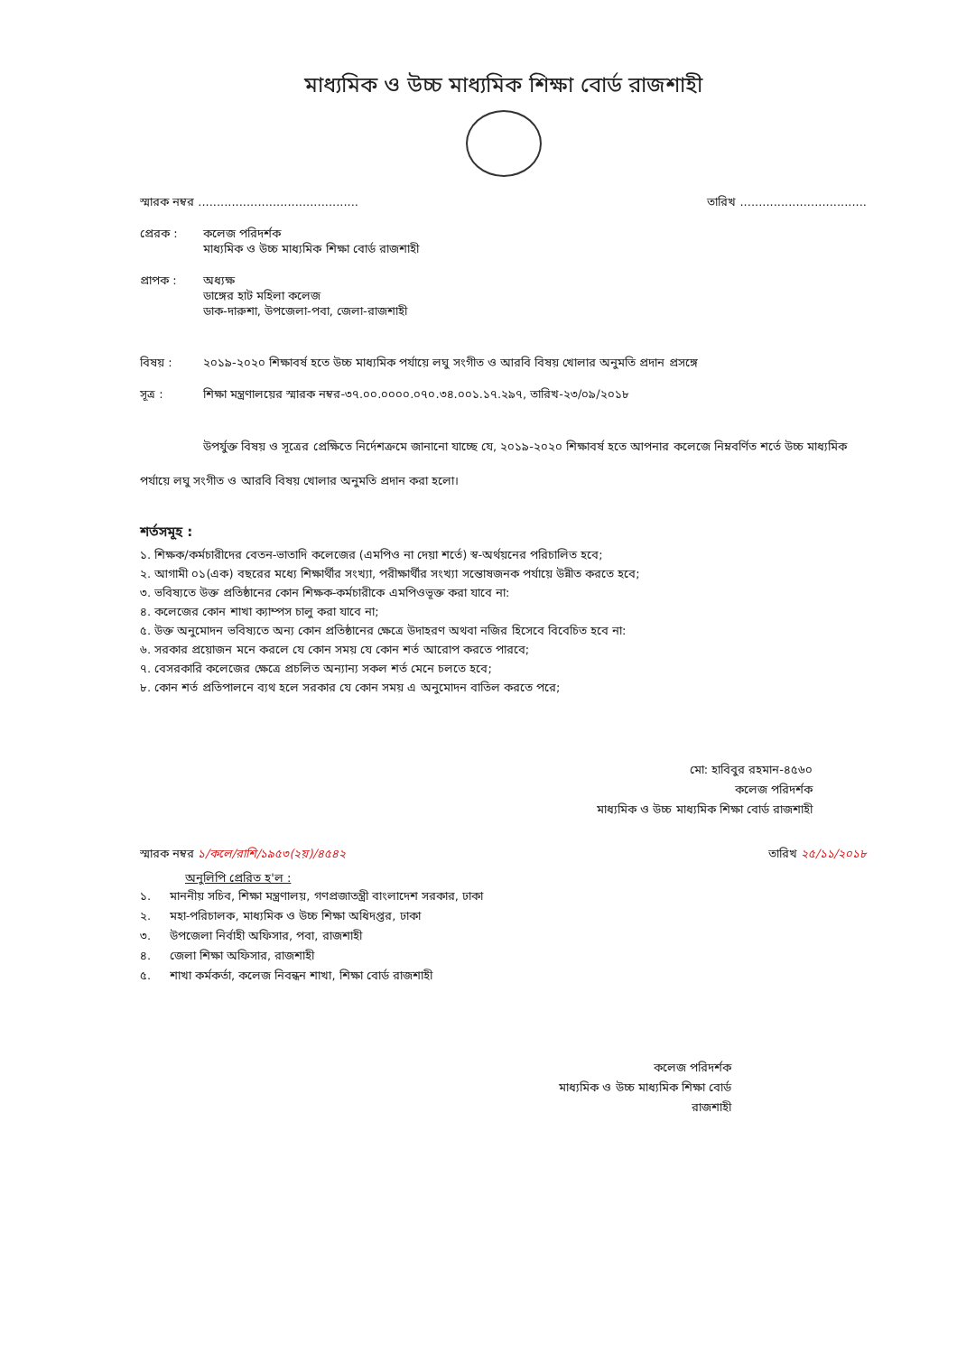মাধ্যমিক ও উচ্চ মাধ্যমিক শিক্ষা বোর্ড রাজশাহী
স্মারক নম্বর ........................................... তারিখ ..................................
প্রেরক : কলেজ পরিদর্শক
মাধ্যমিক ও উচ্চ মাধ্যমিক শিক্ষা বোর্ড রাজশাহী
প্রাপক : অধ্যক্ষ
ডাঙ্গের হাট মহিলা কলেজ
ডাক-দারুশা, উপজেলা-পবা, জেলা-রাজশাহী
বিষয় : ২০১৯-২০২০ শিক্ষাবর্ষ হতে উচ্চ মাধ্যমিক পর্যায়ে লঘু সংগীত ও আরবি বিষয় খোলার অনুমতি প্রদান প্রসঙ্গে
সূত্র : শিক্ষা মন্ত্রণালয়ের স্মারক নম্বর-৩৭.০০.০০০০.০৭০.৩৪.০০১.১৭.২৯৭, তারিখ-২৩/০৯/২০১৮
উপর্যুক্ত বিষয় ও সূত্রের প্রেক্ষিতে নির্দেশক্রমে জানানো যাচ্ছে যে, ২০১৯-২০২০ শিক্ষাবর্ষ হতে আপনার কলেজে নিম্নবর্ণিত শর্তে উচ্চ মাধ্যমিক পর্যায়ে লঘু সংগীত ও আরবি বিষয় খোলার অনুমতি প্রদান করা হলো।
শর্তসমূহ :
১. শিক্ষক/কর্মচারীদের বেতন-ভাতাদি কলেজের (এমপিও না দেয়া শর্তে) স্ব-অর্থয়নের পরিচালিত হবে;
২. আগামী ০১(এক) বছরের মধ্যে শিক্ষার্থীর সংখ্যা, পরীক্ষার্থীর সংখ্যা সন্তোষজনক পর্যায়ে উন্নীত করতে হবে;
৩. ভবিষ্যতে উক্ত প্রতিষ্ঠানের কোন শিক্ষক-কর্মচারীকে এমপিওভূক্ত করা যাবে না:
৪. কলেজের কোন শাখা ক্যাম্পস চালু করা যাবে না;
৫. উক্ত অনুমোদন ভবিষ্যতে অন্য কোন প্রতিষ্ঠানের ক্ষেত্রে উদাহরণ অথবা নজির হিসেবে বিবেচিত হবে না:
৬. সরকার প্রয়োজন মনে করলে যে কোন সময় যে কোন শর্ত আরোপ করতে পারবে;
৭. বেসরকারি কলেজের ক্ষেত্রে প্রচলিত অন্যান্য সকল শর্ত মেনে চলতে হবে;
৮. কোন শর্ত প্রতিপালনে ব্যথ হলে সরকার যে কোন সময় এ অনুমোদন বাতিল করতে পরে;
মো: হাবিবুর রহমান-৪৫৬০
কলেজ পরিদর্শক
মাধ্যমিক ও উচ্চ মাধ্যমিক শিক্ষা বোর্ড রাজশাহী
স্মারক নম্বর ১/কলে/রাশি/১৯৫৩(২য়)/৪৫৪২ তারিখ ২৫/১১/২০১৮
অনুলিপি প্রেরিত হ'ল :
১. মাননীয় সচিব, শিক্ষা মন্ত্রণালয়, গণপ্রজাতন্ত্রী বাংলাদেশ সরকার, ঢাকা
২. মহা-পরিচালক, মাধ্যমিক ও উচ্চ শিক্ষা অধিদপ্তর, ঢাকা
৩. উপজেলা নির্বাহী অফিসার, পবা, রাজশাহী
৪. জেলা শিক্ষা অফিসার, রাজশাহী
৫. শাখা কর্মকর্তা, কলেজ নিবন্ধন শাখা, শিক্ষা বোর্ড রাজশাহী
কলেজ পরিদর্শক
মাধ্যমিক ও উচ্চ মাধ্যমিক শিক্ষা বোর্ড
রাজশাহী